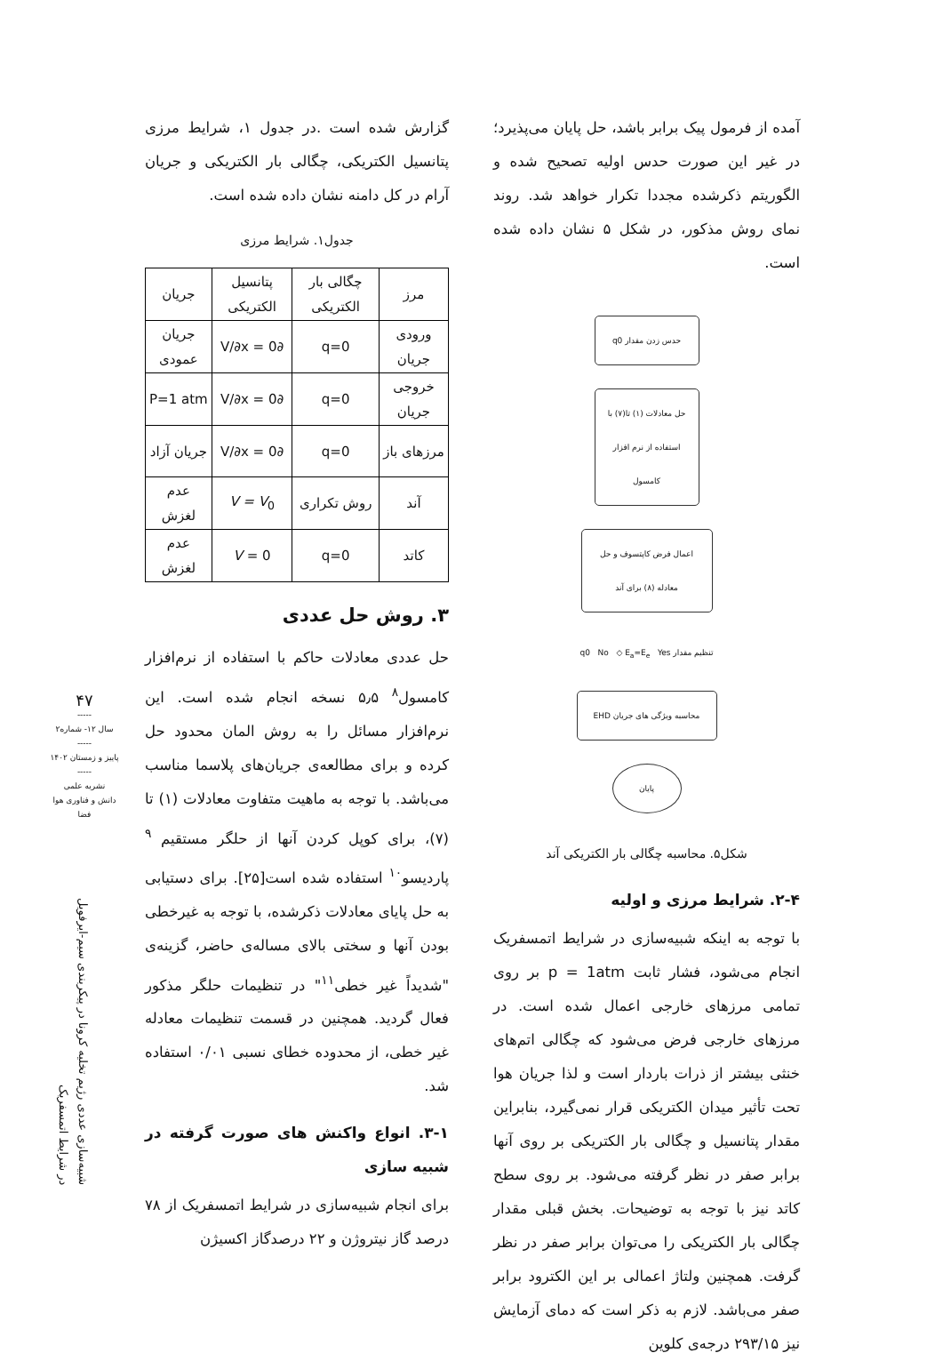آمده از فرمول پیک برابر باشد، حل پایان می‌پذیرد؛ در غیر این صورت حدس اولیه تصحیح شده و الگوریتم ذکرشده مجددا تکرار خواهد شد. روند نمای روش مذکور، در شکل ۵ نشان داده شده است.
حدس زدن مقدار q0
حل معادلات (۱) تا(۷) با استفاده از نرم افزار کامسول
اعمال فرض کاپتسوف و حل معادله (۸) برای آند
تنظیم مقدار q0 No ◇ E<sub>a</sub>=E<sub>e</sub> Yes
محاسبه ویژگی های جریان EHD
پایان
شکل۵. محاسبه چگالی بار الکتریکی آند
۲-۴. شرایط مرزی و اولیه
با توجه به اینکه شبیه‌سازی در شرایط اتمسفریک انجام می‌شود، فشار ثابت p = 1atm بر روی تمامی مرزهای خارجی اعمال شده است. در مرزهای خارجی فرض می‌شود که چگالی اتم‌های خنثی بیشتر از ذرات باردار است و لذا جریان هوا تحت تأثیر میدان الکتریکی قرار نمی‌گیرد، بنابراین مقدار پتانسیل و چگالی بار الکتریکی بر روی آنها برابر صفر در نظر گرفته می‌شود. بر روی سطح کاتد نیز با توجه به توضیحات. بخش قبلی مقدار چگالی بار الکتریکی را می‌توان برابر صفر در نظر گرفت. همچنین ولتاژ اعمالی بر این الکترود برابر صفر می‌باشد. لازم به ذکر است که دمای آزمایش نیز ۲۹۳/۱۵ درجه‌ی کلوین
گزارش شده است .در جدول ۱، شرایط مرزی پتانسیل الکتریکی، چگالی بار الکتریکی و جریان آرام در کل دامنه نشان داده شده است.
جدول۱. شرایط مرزی
| مرز | چگالی بار الکتریکی | پتانسیل الکتریکی | جریان |
| --- | --- | --- | --- |
| ورودی جریان | q=0 | ∂V/∂x = 0 | جریان عمودی |
| خروجی جریان | q=0 | ∂V/∂x = 0 | P=1 atm |
| مرزهای باز | q=0 | ∂V/∂x = 0 | جریان آزاد |
| آند | روش تکراری | V = V<sub>0</sub> | عدم لغزش |
| کاتد | q=0 | V = 0 | عدم لغزش |
۳. روش حل عددی
حل عددی معادلات حاکم با استفاده از نرم‌افزار کامسول<sup>۸</sup> ۵٫۵ نسخه انجام شده است. این نرم‌افزار مسائل را به روش المان محدود حل کرده و برای مطالعه‌ی جریان‌های پلاسما مناسب می‌باشد. با توجه به ماهیت متفاوت معادلات (۱) تا (۷)، برای کوپل کردن آنها از حلگر مستقیم <sup>۹</sup> پاردیسو<sup>۱۰</sup> استفاده شده است[۲۵]. برای دستیابی به حل پایای معادلات ذکرشده، با توجه به غیرخطی بودن آنها و سختی بالای مساله‌ی حاضر، گزینه‌ی "شدیداً غیر خطی<sup>۱۱</sup>" در تنظیمات حلگر مذکور فعال گردید. همچنین در قسمت تنظیمات معادله غیر خطی، از محدوده خطای نسبی ۰/۰۱ استفاده شد.
۳-۱. انواع واکنش های صورت گرفته در شبیه سازی
برای انجام شبیه‌سازی در شرایط اتمسفریک از ۷۸ درصد گاز نیتروژن و ۲۲ درصدگاز اکسیژن
۴۷
-----
سال ۱۲- شماره۲
-----
پاییز و زمستان ۱۴۰۲
-----
نشریه علمی
دانش و فناوری هوا فضا
شبیه‌سازی عددی رژیم تخلیه کرونا در پیکربندی سیم-ایرفویل
در شرایط اتمسفریک